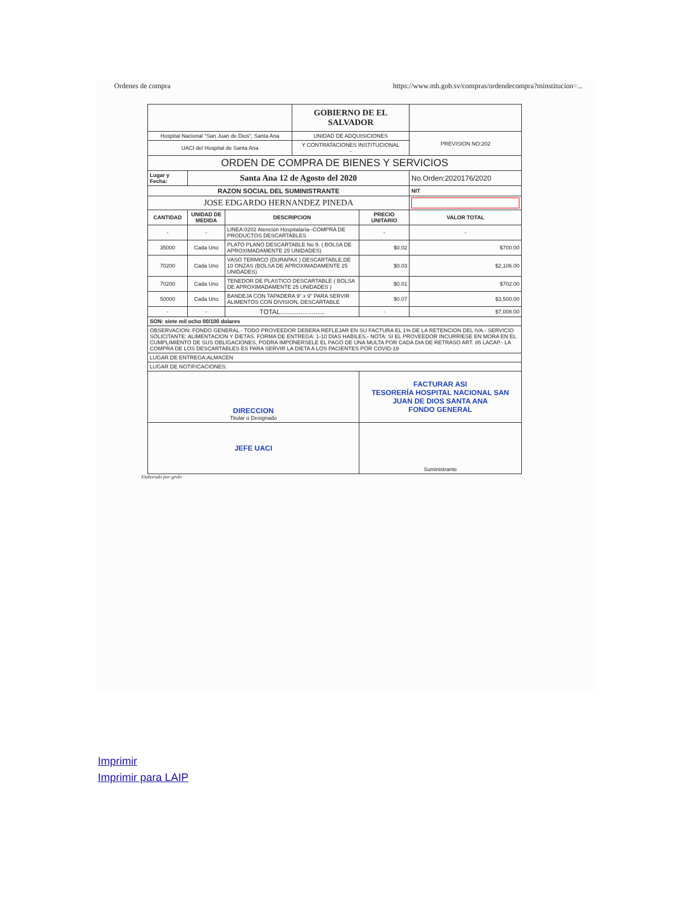Ordenes de compra https://www.mh.gob.sv/compras/ordendecompra?minstitucion=...
| | | | GOBIERNO DE EL SALVADOR | | | |
| Hospital Nacional "San Juan de Dios", Santa Ana | | | UNIDAD DE ADQUISICIONES | | | PREVISION NO:202 |
| UACI del Hospital de Santa Ana | | | Y CONTRATACIONES INSTITUCIONAL - | | | |
| ORDEN DE COMPRA DE BIENES Y SERVICIOS | | | | | | |
| Lugar y Fecha: | Santa Ana 12 de Agosto del 2020 | | | | No.Orden:2020176/2020 | |
| RAZON SOCIAL DEL SUMINISTRANTE | | | | | NIT | |
| JOSE EDGARDO HERNANDEZ PINEDA | | | | | | |
| CANTIDAD | UNIDAD DE MEDIDA | DESCRIPCION | | PRECIO UNITARIO | VALOR TOTAL | |
| - | - | LINEA:0202 Atención Hospitalaria--COMPRA DE PRODUCTOS DESCARTABLES | | - | - | |
| 35000 | Cada Uno | PLATO PLANO DESCARTABLE No 9. ( BOLSA DE APROXIMADAMENTE 25 UNIDADES) | | $0.02 | $700.00 | |
| 70200 | Cada Uno | VASO TERMICO (DURAPAX ) DESCARTABLE,DE 10 ONZAS (BOLSA DE APROXIMADAMENTE 25 UNIDADES) | | $0.03 | $2,106.00 | |
| 70200 | Cada Uno | TENEDOR DE PLASTICO DESCARTABLE ( BOLSA DE APROXIMADAMENTE 25 UNIDADES ) | | $0.01 | $702.00 | |
| 50000 | Cada Uno | BANDEJA CON TAPADERA 9" x 9" PARA SERVIR ALIMENTOS CON DIVISION, DESCARTABLE | | $0.07 | $3,500.00 | |
| - | - | TOTAL........................ | | - | $7,008.00 | |
| SON: siete mil ocho 00/100 dolares | | | | | | |
| OBSERVACION: FONDO GENERAL.- TODO PROVEEDOR DEBERA REFLEJAR EN SU FACTURA EL 1% DE LA RETENCION DEL IVA.- SERVICIO SOLICITANTE: ALIMENTACION Y DIETAS. FORMA DE ENTREGA: 1-10 DIAS HABILES.- NOTA: SI EL PROVEEDOR INCURRIESE EN MORA EN EL CUMPLIMIENTO DE SUS OBLIGACIONES, PODRA IMPONERSELE EL PAGO DE UNA MULTA POR CADA DIA DE RETRASO ART. 85 LACAP.- LA COMPRA DE LOS DESCARTABLES ES PARA SERVIR LA DIETA A LOS PACIENTES POR COVID-19 | | | | | | |
| LUGAR DE ENTREGA:ALMACEN | | | | | | |
| LUGAR DE NOTIFICACIONES: | | | | | | |
| DIRECCION Titular o Designado | | | | FACTURAR ASI TESORERÍA HOSPITAL NACIONAL SAN JUAN DE DIOS SANTA ANA FONDO GENERAL | | |
| JEFE UACI | | | | Suministrante | | |
Elaborado por:grolo
Imprimir
Imprimir para LAIP